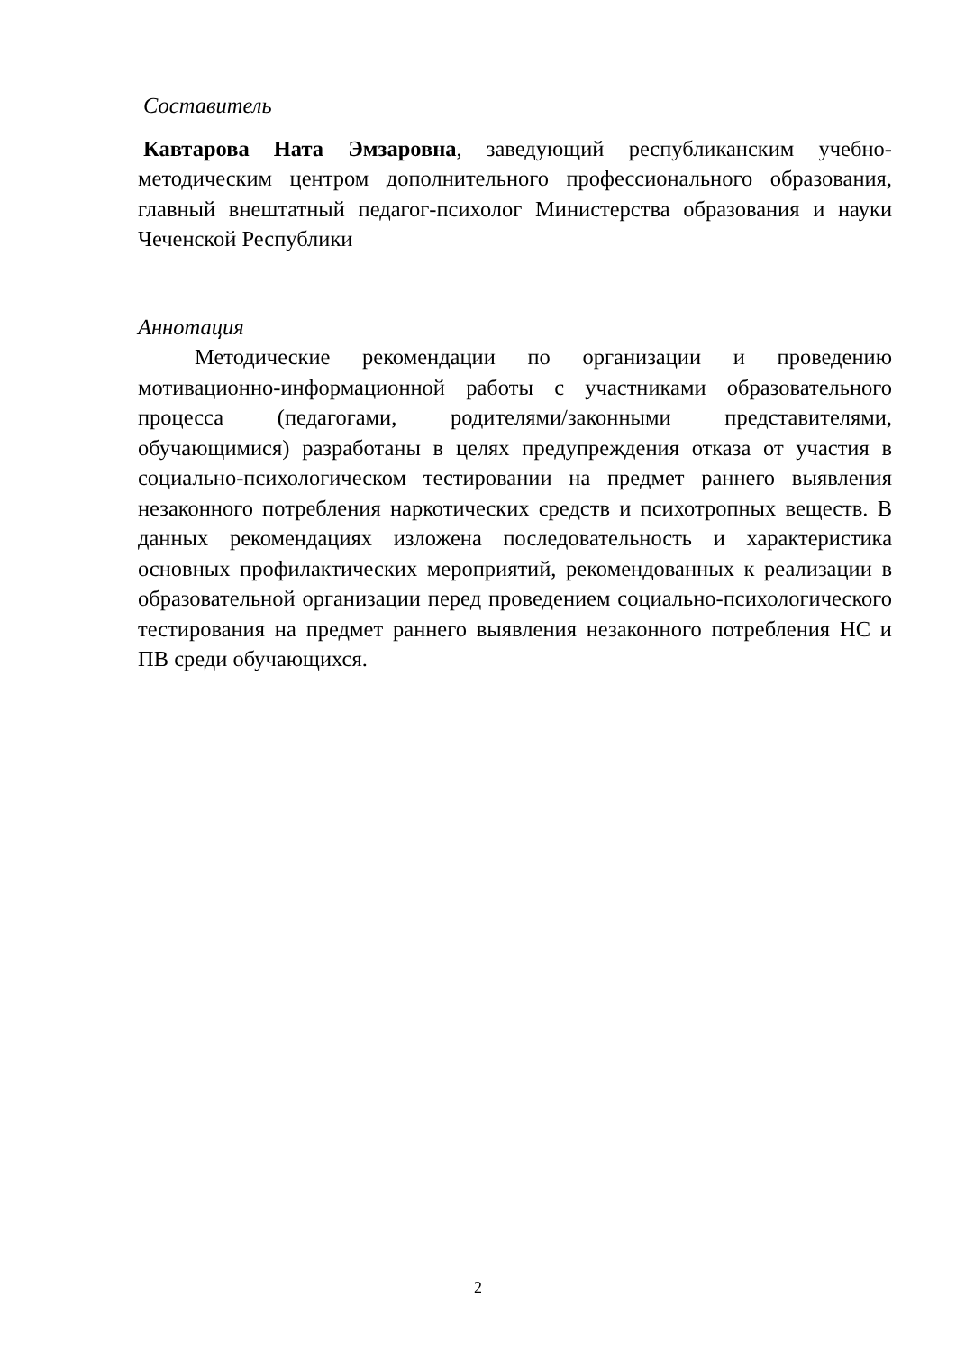Составитель
Кавтарова Ната Эмзаровна, заведующий республиканским учебно-методическим центром дополнительного профессионального образования, главный внештатный педагог-психолог Министерства образования и науки Чеченской Республики
Аннотация
Методические рекомендации по организации и проведению мотивационно-информационной работы с участниками образовательного процесса (педагогами, родителями/законными представителями, обучающимися) разработаны в целях предупреждения отказа от участия в социально-психологическом тестировании на предмет раннего выявления незаконного потребления наркотических средств и психотропных веществ. В данных рекомендациях изложена последовательность и характеристика основных профилактических мероприятий, рекомендованных к реализации в образовательной организации перед проведением социально-психологического тестирования на предмет раннего выявления незаконного потребления НС и ПВ среди обучающихся.
2